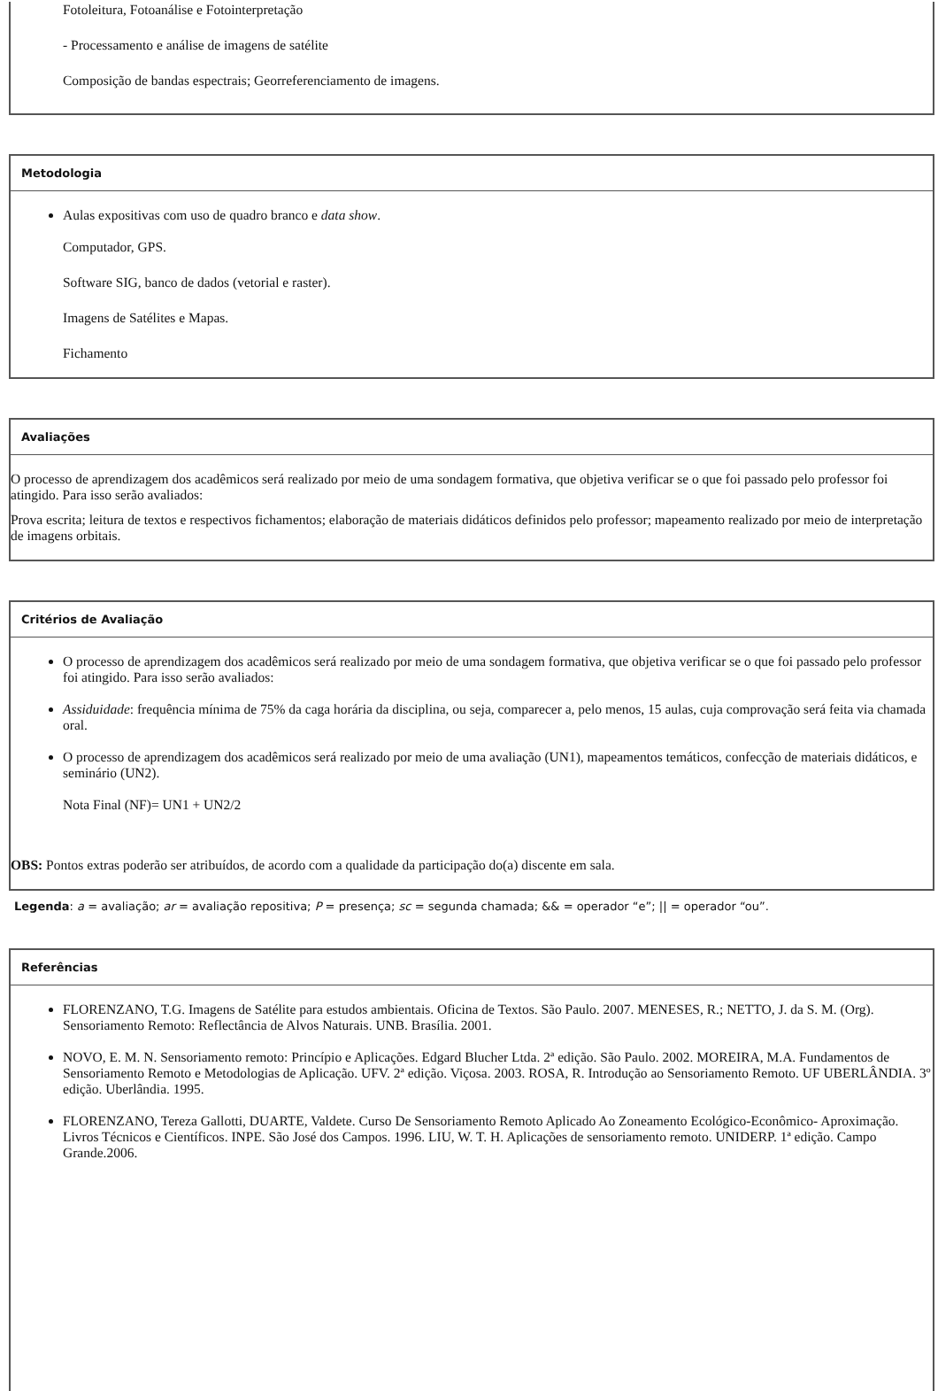Fotoleitura, Fotoanálise e Fotointerpretação
- Processamento e análise de imagens de satélite
Composição de bandas espectrais; Georreferenciamento de imagens.
Metodologia
Aulas expositivas com uso de quadro branco e data show.
Computador, GPS.
Software SIG, banco de dados (vetorial e raster).
Imagens de Satélites e Mapas.
Fichamento
Avaliações
O processo de aprendizagem dos acadêmicos será realizado por meio de uma sondagem formativa, que objetiva verificar se o que foi passado pelo professor foi atingido. Para isso serão avaliados:
Prova escrita; leitura de textos e respectivos fichamentos; elaboração de materiais didáticos definidos pelo professor; mapeamento realizado por meio de interpretação de imagens orbitais.
Critérios de Avaliação
O processo de aprendizagem dos acadêmicos será realizado por meio de uma sondagem formativa, que objetiva verificar se o que foi passado pelo professor foi atingido. Para isso serão avaliados:
Assiduidade: frequência mínima de 75% da caga horária da disciplina, ou seja, comparecer a, pelo menos, 15 aulas, cuja comprovação será feita via chamada oral.
O processo de aprendizagem dos acadêmicos será realizado por meio de uma avaliação (UN1), mapeamentos temáticos, confecção de materiais didáticos, e seminário (UN2).
Nota Final (NF)= UN1 + UN2/2
OBS: Pontos extras poderão ser atribuídos, de acordo com a qualidade da participação do(a) discente em sala.
Legenda: a = avaliação; ar = avaliação repositiva; P = presença; sc = segunda chamada; && = operador “e”; || = operador “ou”.
Referências
FLORENZANO, T.G. Imagens de Satélite para estudos ambientais. Oficina de Textos. São Paulo. 2007. MENESES, R.; NETTO, J. da S. M. (Org). Sensoriamento Remoto: Reflectância de Alvos Naturais. UNB. Brasília. 2001.
NOVO, E. M. N. Sensoriamento remoto: Princípio e Aplicações. Edgard Blucher Ltda. 2ª edição. São Paulo. 2002. MOREIRA, M.A. Fundamentos de Sensoriamento Remoto e Metodologias de Aplicação. UFV. 2ª edição. Viçosa. 2003. ROSA, R. Introdução ao Sensoriamento Remoto. UF UBERLÂNDIA. 3º edição. Uberlândia. 1995.
FLORENZANO, Tereza Gallotti, DUARTE, Valdete. Curso De Sensoriamento Remoto Aplicado Ao Zoneamento Ecológico-Econômico- Aproximação. Livros Técnicos e Científicos. INPE. São José dos Campos. 1996. LIU, W. T. H. Aplicações de sensoriamento remoto. UNIDERP. 1ª edição. Campo Grande.2006.